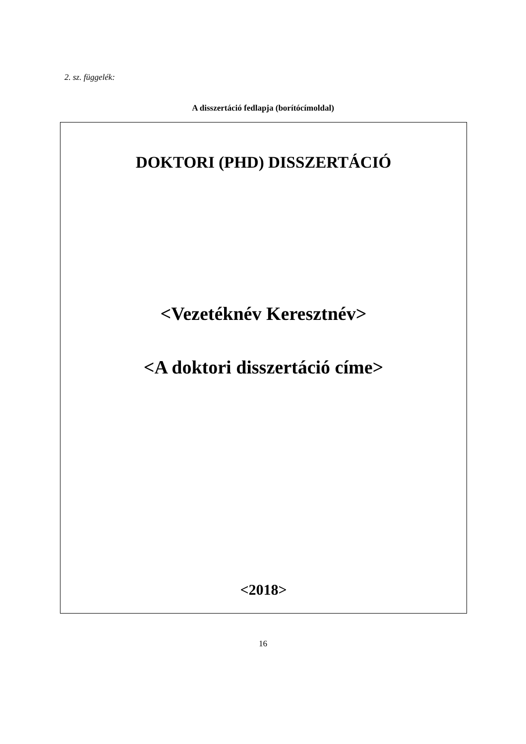2. sz. függelék:
A disszertáció fedlapja (borítócímoldal)
DOKTORI (PHD) DISSZERTÁCIÓ
<Vezetéknév Keresztnév>
<A doktori disszertáció címe>
<2018>
16